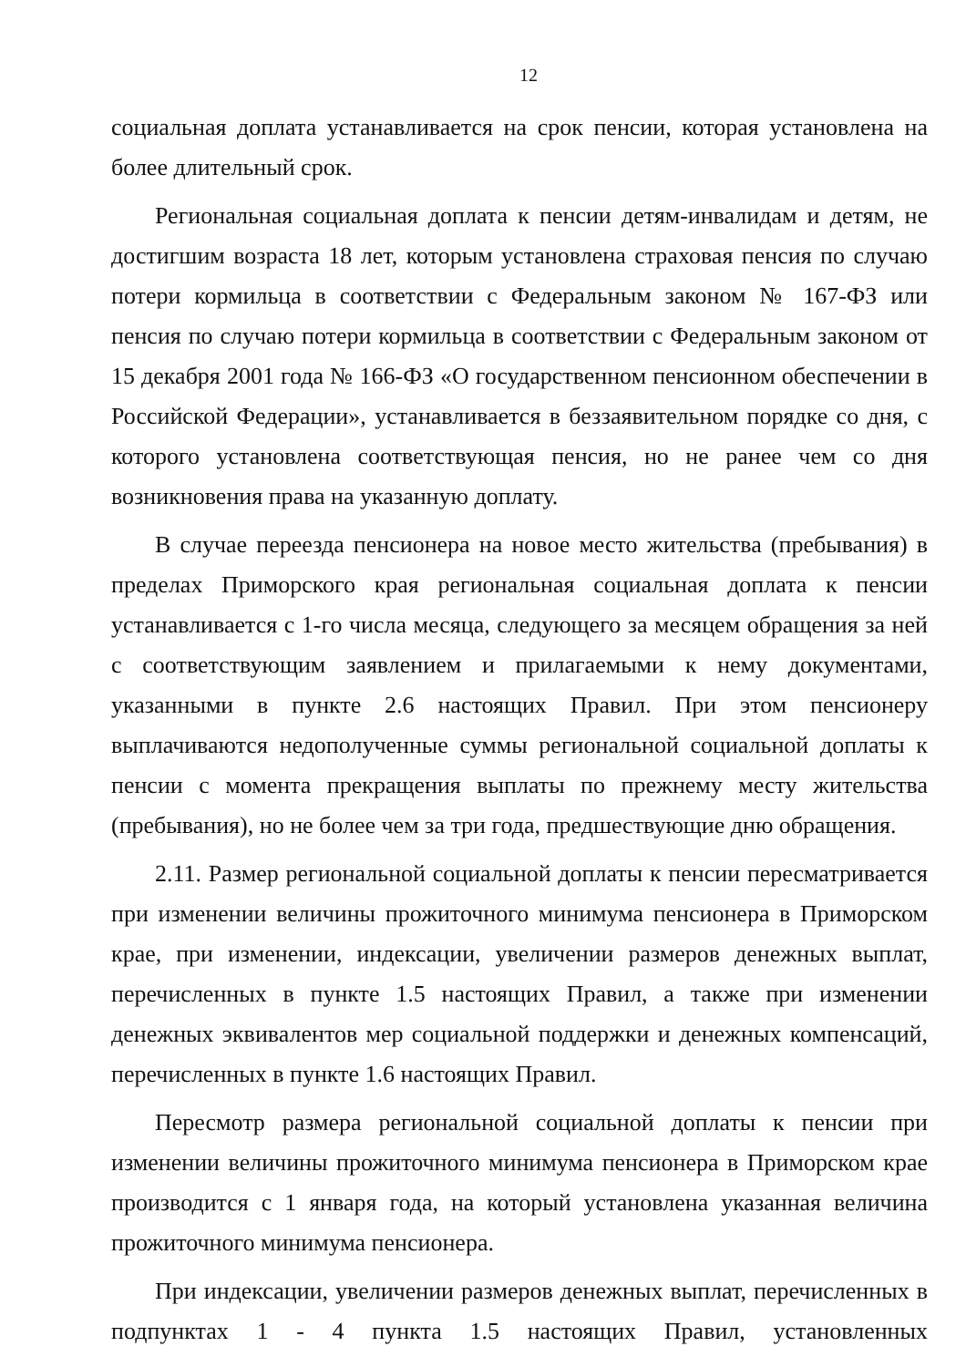12
социальная доплата устанавливается на срок пенсии, которая установлена на более длительный срок.
Региональная социальная доплата к пенсии детям-инвалидам и детям, не достигшим возраста 18 лет, которым установлена страховая пенсия по случаю потери кормильца в соответствии с Федеральным законом № 167-ФЗ или пенсия по случаю потери кормильца в соответствии с Федеральным законом от 15 декабря 2001 года № 166-ФЗ «О государственном пенсионном обеспечении в Российской Федерации», устанавливается в беззаявительном порядке со дня, с которого установлена соответствующая пенсия, но не ранее чем со дня возникновения права на указанную доплату.
В случае переезда пенсионера на новое место жительства (пребывания) в пределах Приморского края региональная социальная доплата к пенсии устанавливается с 1-го числа месяца, следующего за месяцем обращения за ней с соответствующим заявлением и прилагаемыми к нему документами, указанными в пункте 2.6 настоящих Правил. При этом пенсионеру выплачиваются недополученные суммы региональной социальной доплаты к пенсии с момента прекращения выплаты по прежнему месту жительства (пребывания), но не более чем за три года, предшествующие дню обращения.
2.11. Размер региональной социальной доплаты к пенсии пересматривается при изменении величины прожиточного минимума пенсионера в Приморском крае, при изменении, индексации, увеличении размеров денежных выплат, перечисленных в пункте 1.5 настоящих Правил, а также при изменении денежных эквивалентов мер социальной поддержки и денежных компенсаций, перечисленных в пункте 1.6 настоящих Правил.
Пересмотр размера региональной социальной доплаты к пенсии при изменении величины прожиточного минимума пенсионера в Приморском крае производится с 1 января года, на который установлена указанная величина прожиточного минимума пенсионера.
При индексации, увеличении размеров денежных выплат, перечисленных в подпунктах 1 - 4 пункта 1.5 настоящих Правил, установленных